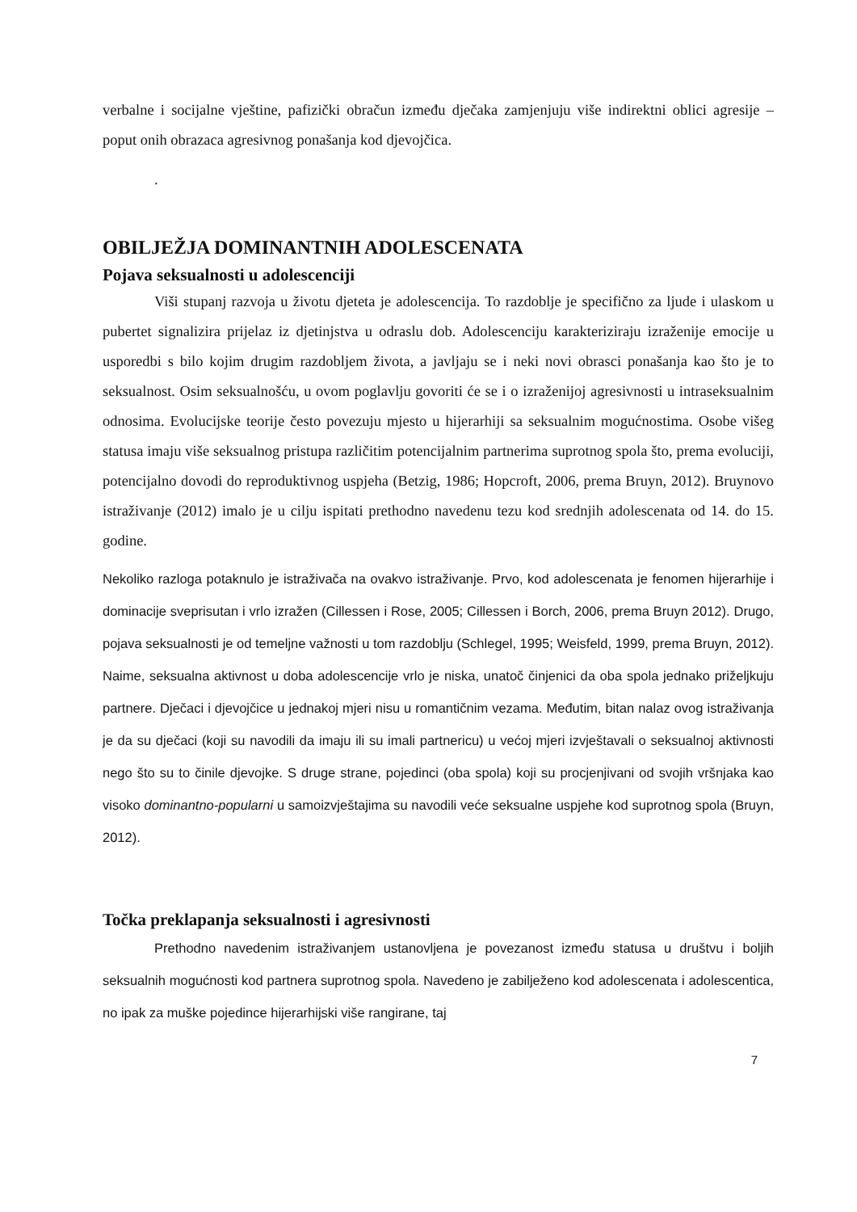verbalne i socijalne vještine, pafizički obračun između dječaka zamjenjuju više indirektni oblici agresije – poput onih obrazaca agresivnog ponašanja kod djevojčica.
.
OBILJEŽJA DOMINANTNIH ADOLESCENATA
Pojava seksualnosti u adolescenciji
Viši stupanj razvoja u životu djeteta je adolescencija. To razdoblje je specifično za ljude i ulaskom u pubertet signalizira prijelaz iz djetinjstva u odraslu dob. Adolescenciju karakteriziraju izraženije emocije u usporedbi s bilo kojim drugim razdobljem života, a javljaju se i neki novi obrasci ponašanja kao što je to seksualnost. Osim seksualnošću, u ovom poglavlju govoriti će se i o izraženijoj agresivnosti u intraseksualnim odnosima. Evolucijske teorije često povezuju mjesto u hijerarhiji sa seksualnim mogućnostima. Osobe višeg statusa imaju više seksualnog pristupa različitim potencijalnim partnerima suprotnog spola što, prema evoluciji, potencijalno dovodi do reproduktivnog uspjeha (Betzig, 1986; Hopcroft, 2006, prema Bruyn, 2012). Bruynovo istraživanje (2012) imalo je u cilju ispitati prethodno navedenu tezu kod srednjih adolescenata od 14. do 15. godine.
Nekoliko razloga potaknulo je istraživača na ovakvo istraživanje. Prvo, kod adolescenata je fenomen hijerarhije i dominacije sveprisutan i vrlo izražen (Cillessen i Rose, 2005; Cillessen i Borch, 2006, prema Bruyn 2012). Drugo, pojava seksualnosti je od temeljne važnosti u tom razdoblju (Schlegel, 1995; Weisfeld, 1999, prema Bruyn, 2012). Naime, seksualna aktivnost u doba adolescencije vrlo je niska, unatoč činjenici da oba spola jednako priželjkuju partnere. Dječaci i djevojčice u jednakoj mjeri nisu u romantičnim vezama. Međutim, bitan nalaz ovog istraživanja je da su dječaci (koji su navodili da imaju ili su imali partnericu) u većoj mjeri izvještavali o seksualnoj aktivnosti nego što su to činile djevojke. S druge strane, pojedinci (oba spola) koji su procjenjivani od svojih vršnjaka kao visoko dominantno-popularni u samoizvještajima su navodili veće seksualne uspjehe kod suprotnog spola (Bruyn, 2012).
Točka preklapanja seksualnosti i agresivnosti
Prethodno navedenim istraživanjem ustanovljena je povezanost između statusa u društvu i boljih seksualnih mogućnosti kod partnera suprotnog spola. Navedeno je zabilježeno kod adolescenata i adolescentica, no ipak za muške pojedince hijerarhijski više rangirane, taj
7